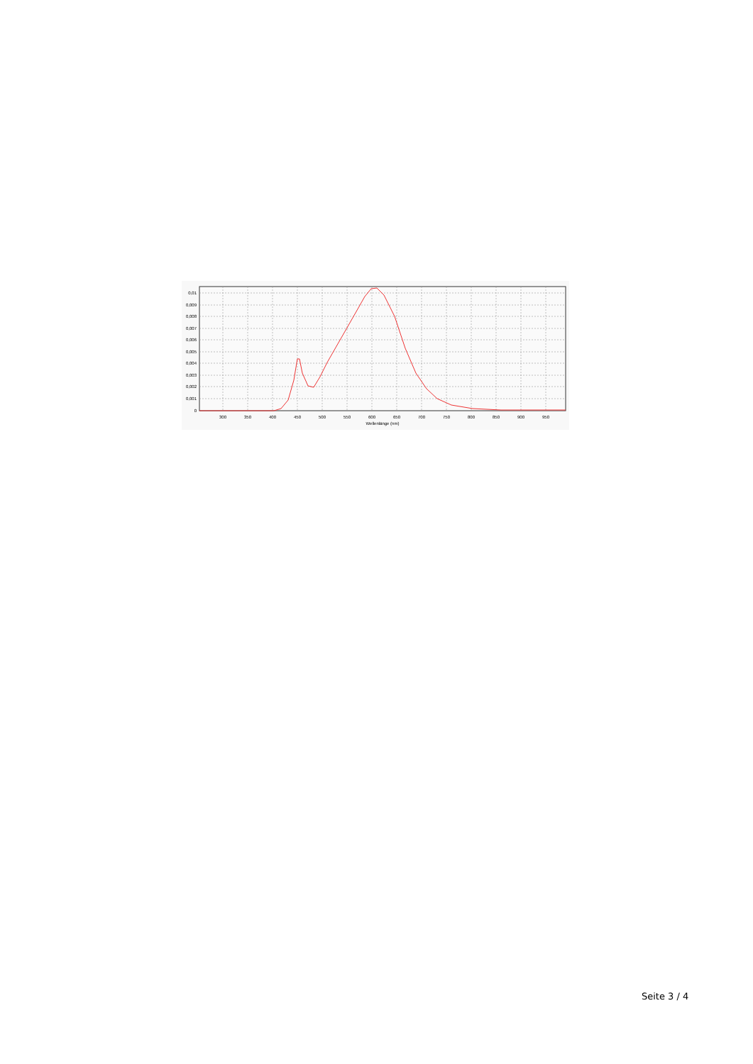0,01
0,009
0,008
0,007
0,006
0,005
0,004
0,003
0,002
0,001
0
300
350
400
450
500
550
600
650
700
750
800
850
900
950
Wellenlänge (nm)
Seite 3 / 4